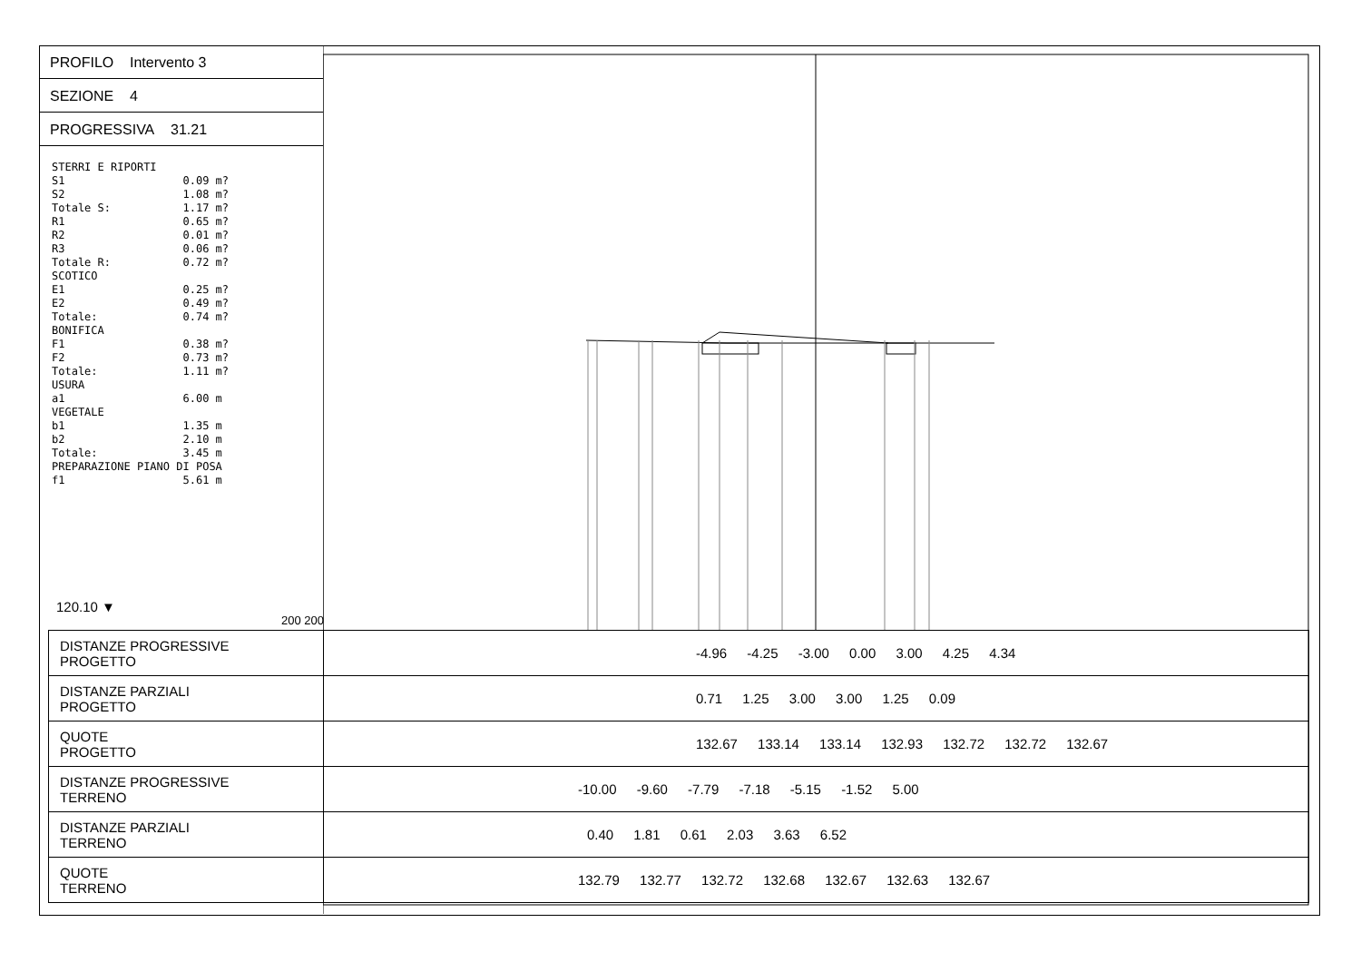PROFILO Intervento 3
SEZIONE 4
PROGRESSIVA 31.21
STERRI E RIPORTI S1 0.09 m? S2 1.08 m? Totale S: 1.17 m? R1 0.65 m? R2 0.01 m? R3 0.06 m? Totale R: 0.72 m? SCOTICO E1 0.25 m? E2 0.49 m? Totale: 0.74 m? BONIFICA F1 0.38 m? F2 0.73 m? Totale: 1.11 m? USURA a1 6.00 m VEGETALE b1 1.35 m b2 2.10 m Totale: 3.45 m PREPARAZIONE PIANO DI POSA f1 5.61 m
120.10 ▼
200 200
| DISTANZE PROGRESSIVE PROGETTO | -4.96 -4.25 -3.00 0.00 3.00 4.25 4.34 |
| DISTANZE PARZIALI PROGETTO | 0.71 1.25 3.00 3.00 1.25 0.09 |
| QUOTE PROGETTO | 132.67 133.14 133.14 132.93 132.72 132.72 132.67 |
| DISTANZE PROGRESSIVE TERRENO | -10.00 -9.60 -7.79 -7.18 -5.15 -1.52 5.00 |
| DISTANZE PARZIALI TERRENO | 0.40 1.81 0.61 2.03 3.63 6.52 |
| QUOTE TERRENO | 132.79 132.77 132.72 132.68 132.67 132.63 132.67 |